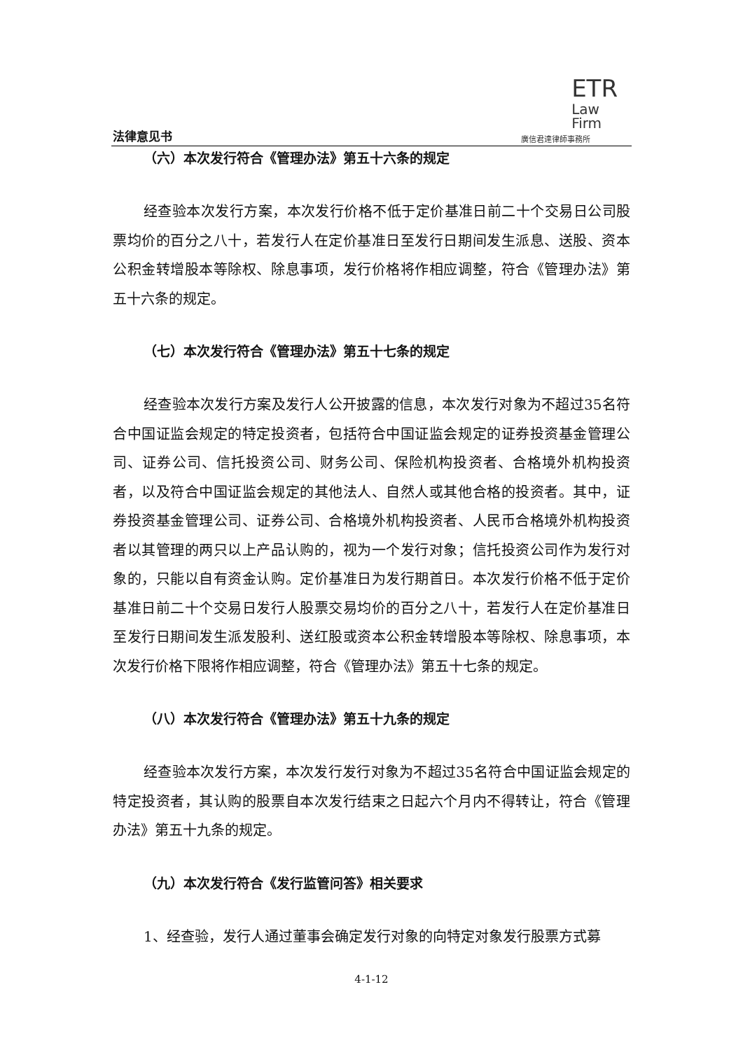法律意见书
ETR
Law
Firm
廣信君達律師事務所
（六）本次发行符合《管理办法》第五十六条的规定
经查验本次发行方案，本次发行价格不低于定价基准日前二十个交易日公司股票均价的百分之八十，若发行人在定价基准日至发行日期间发生派息、送股、资本公积金转增股本等除权、除息事项，发行价格将作相应调整，符合《管理办法》第五十六条的规定。
（七）本次发行符合《管理办法》第五十七条的规定
经查验本次发行方案及发行人公开披露的信息，本次发行对象为不超过35名符合中国证监会规定的特定投资者，包括符合中国证监会规定的证券投资基金管理公司、证券公司、信托投资公司、财务公司、保险机构投资者、合格境外机构投资者，以及符合中国证监会规定的其他法人、自然人或其他合格的投资者。其中，证券投资基金管理公司、证券公司、合格境外机构投资者、人民币合格境外机构投资者以其管理的两只以上产品认购的，视为一个发行对象；信托投资公司作为发行对象的，只能以自有资金认购。定价基准日为发行期首日。本次发行价格不低于定价基准日前二十个交易日发行人股票交易均价的百分之八十，若发行人在定价基准日至发行日期间发生派发股利、送红股或资本公积金转增股本等除权、除息事项，本次发行价格下限将作相应调整，符合《管理办法》第五十七条的规定。
（八）本次发行符合《管理办法》第五十九条的规定
经查验本次发行方案，本次发行发行对象为不超过35名符合中国证监会规定的特定投资者，其认购的股票自本次发行结束之日起六个月内不得转让，符合《管理办法》第五十九条的规定。
（九）本次发行符合《发行监管问答》相关要求
1、经查验，发行人通过董事会确定发行对象的向特定对象发行股票方式募
4-1-12